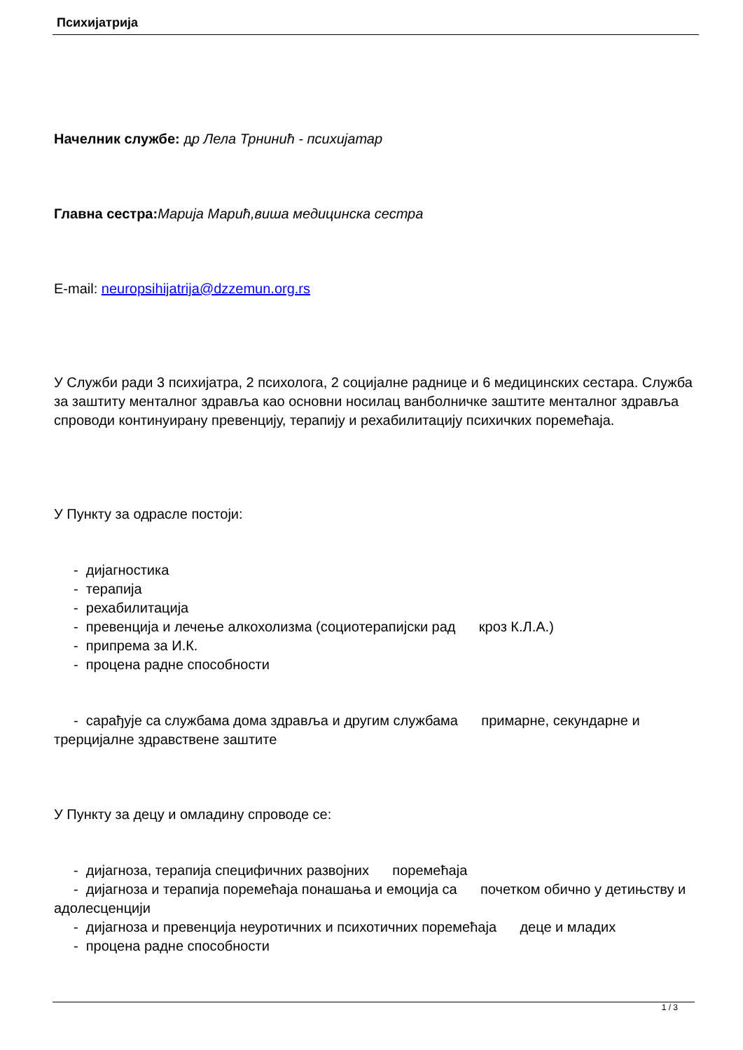Психијатрија
Начелник службе: др Лела Трнинић - психијатар
Главна сестра: Марија Марић,виша медицинска сестра
E-mail: neuropsihijatrija@dzzemun.org.rs
У Служби ради 3 психијатра, 2 психолога, 2 социјалне раднице и 6 медицинских сестара. Служба за заштиту менталног здравља као основни носилац ванболничке заштите менталног здравља спроводи континуирану превенцију, терапију и рехабилитацију психичких поремећаја.
У Пункту за одрасле постоји:
- дијагностика
- терапија
- рехабилитација
- превенција и лечење алкохолизма (социотерапијски рад кроз К.Л.А.)
- припрема за И.К.
- процена радне способности
- сарађује са службама дома здравља и другим службама примарне, секундарне и трерцијалне здравствене заштите
У Пункту за децу и омладину спроводе се:
- дијагноза, терапија специфичних развојних поремећаја
- дијагноза и терапија поремећаја понашања и емоција са почетком обично у детињству и адолесценцији
- дијагноза и превенција неуротичних и психотичних поремећаја деце и младих
- процена радне способности
1 / 3